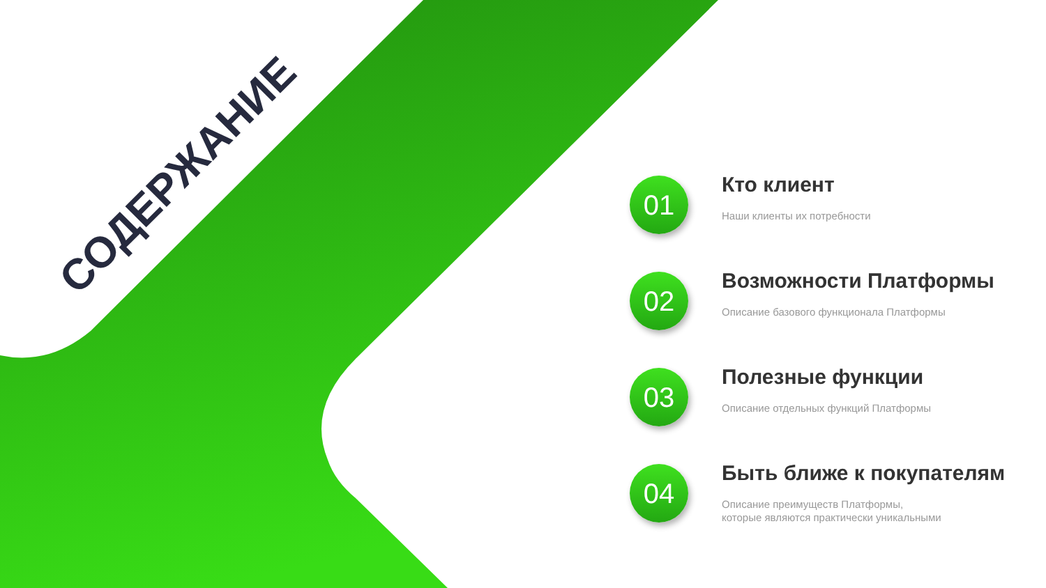СОДЕРЖАНИЕ
01
Кто клиент
Наши клиенты их потребности
02
Возможности Платформы
Описание базового функционала Платформы
03
Полезные функции
Описание отдельных функций Платформы
04
Быть ближе к покупателям
Описание преимуществ Платформы,
которые являются практически уникальными